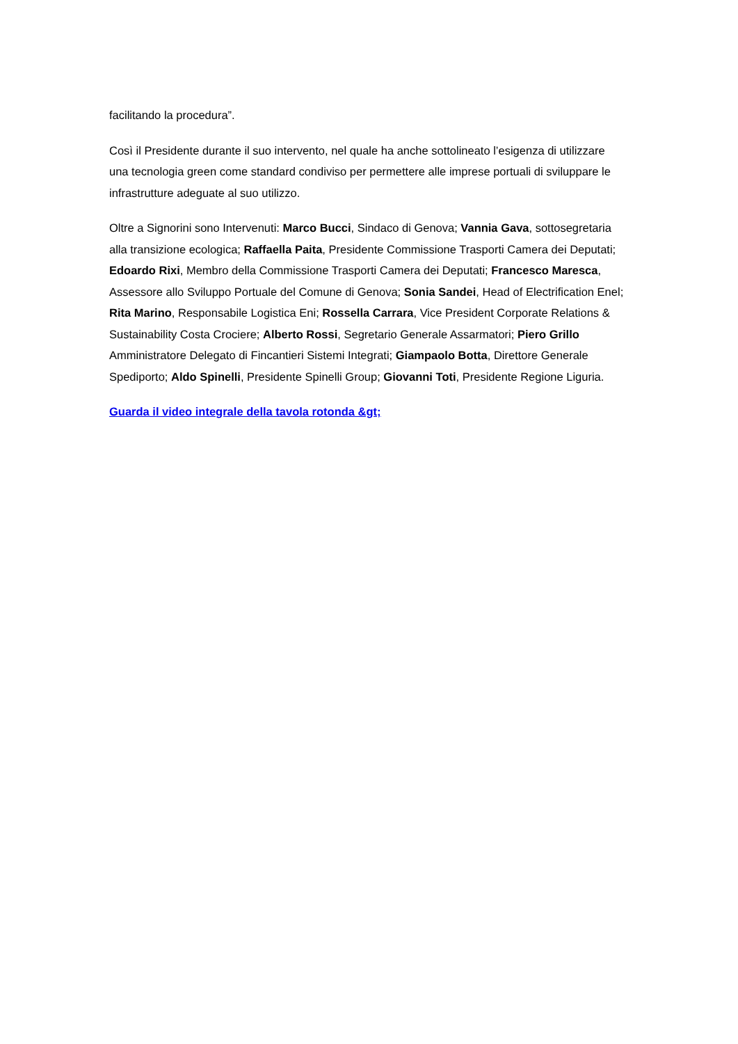facilitando la procedura”.
Così il Presidente durante il suo intervento, nel quale ha anche sottolineato l’esigenza di utilizzare una tecnologia green come standard condiviso per permettere alle imprese portuali di sviluppare le infrastrutture adeguate al suo utilizzo.
Oltre a Signorini sono Intervenuti: Marco Bucci, Sindaco di Genova; Vannia Gava, sottosegretaria alla transizione ecologica; Raffaella Paita, Presidente Commissione Trasporti Camera dei Deputati; Edoardo Rixi, Membro della Commissione Trasporti Camera dei Deputati; Francesco Maresca, Assessore allo Sviluppo Portuale del Comune di Genova; Sonia Sandei, Head of Electrification Enel; Rita Marino, Responsabile Logistica Eni; Rossella Carrara, Vice President Corporate Relations & Sustainability Costa Crociere; Alberto Rossi, Segretario Generale Assarmatori; Piero Grillo Amministratore Delegato di Fincantieri Sistemi Integrati; Giampaolo Botta, Direttore Generale Spediporto; Aldo Spinelli, Presidente Spinelli Group; Giovanni Toti, Presidente Regione Liguria.
Guarda il video integrale della tavola rotonda &gt;